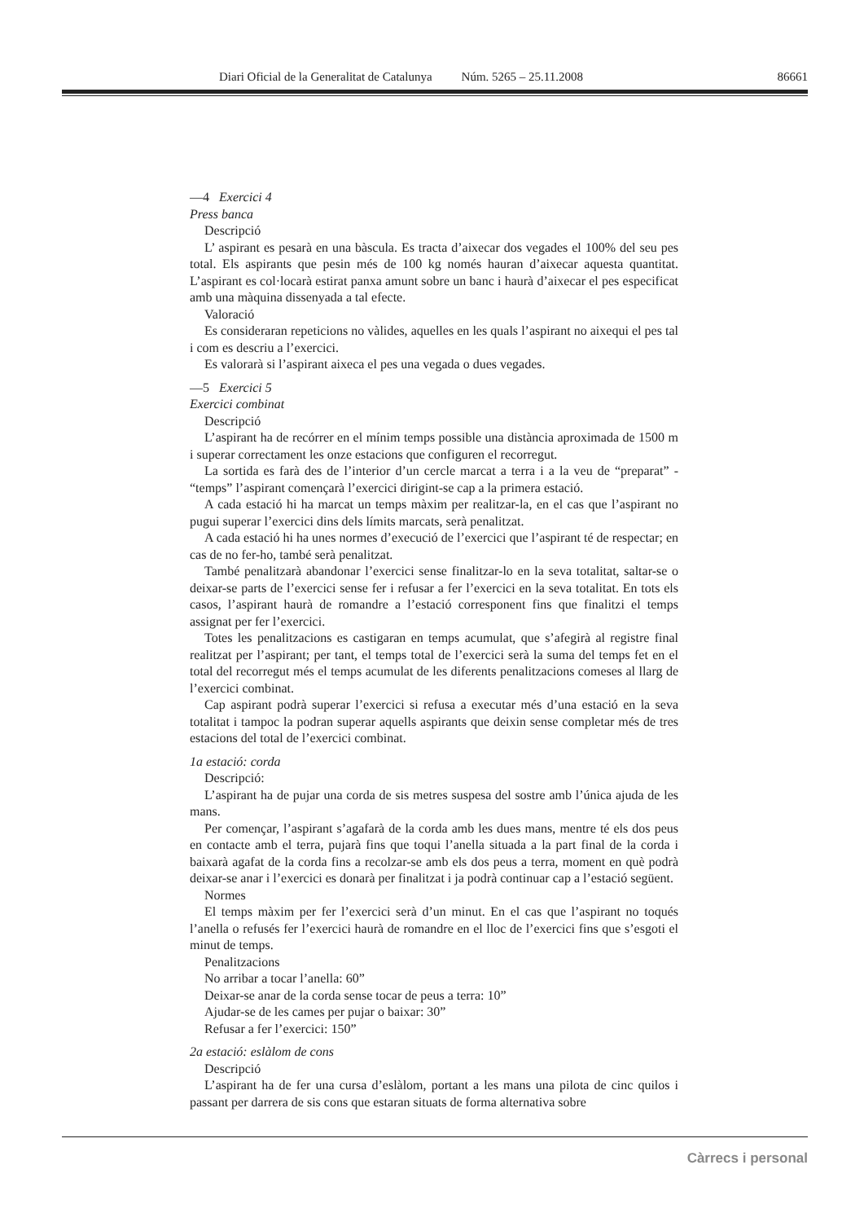Diari Oficial de la Generalitat de Catalunya Núm. 5265 – 25.11.2008 86661
—4 Exercici 4
Press banca
Descripció
L’ aspirant es pesarà en una bàscula. Es tracta d’aixecar dos vegades el 100% del seu pes total. Els aspirants que pesin més de 100 kg només hauran d’aixecar aquesta quantitat. L’aspirant es col·locarà estirat panxa amunt sobre un banc i haurà d’aixecar el pes especificat amb una màquina dissenyada a tal efecte.
Valoració
Es consideraran repeticions no vàlides, aquelles en les quals l’aspirant no aixequi el pes tal i com es descriu a l’exercici.
Es valorarà si l’aspirant aixeca el pes una vegada o dues vegades.
—5 Exercici 5
Exercici combinat
Descripció
L’aspirant ha de recórrer en el mínim temps possible una distància aproximada de 1500 m i superar correctament les onze estacions que configuren el recorregut.
La sortida es farà des de l’interior d’un cercle marcat a terra i a la veu de “preparat” - “temps” l’aspirant començarà l’exercici dirigint-se cap a la primera estació.
A cada estació hi ha marcat un temps màxim per realitzar-la, en el cas que l’aspirant no pugui superar l’exercici dins dels límits marcats, serà penalitzat.
A cada estació hi ha unes normes d’execució de l’exercici que l’aspirant té de respectar; en cas de no fer-ho, també serà penalitzat.
També penalitzarà abandonar l’exercici sense finalitzar-lo en la seva totalitat, saltar-se o deixar-se parts de l’exercici sense fer i refusar a fer l’exercici en la seva totalitat. En tots els casos, l’aspirant haurà de romandre a l’estació corresponent fins que finalitzi el temps assignat per fer l’exercici.
Totes les penalitzacions es castigaran en temps acumulat, que s’afegirà al registre final realitzat per l’aspirant; per tant, el temps total de l’exercici serà la suma del temps fet en el total del recorregut més el temps acumulat de les diferents penalitzacions comeses al llarg de l’exercici combinat.
Cap aspirant podrà superar l’exercici si refusa a executar més d’una estació en la seva totalitat i tampoc la podran superar aquells aspirants que deixin sense completar més de tres estacions del total de l’exercici combinat.
1a estació: corda
Descripció:
L’aspirant ha de pujar una corda de sis metres suspesa del sostre amb l’única ajuda de les mans.
Per començar, l’aspirant s’agafarà de la corda amb les dues mans, mentre té els dos peus en contacte amb el terra, pujarà fins que toqui l’anella situada a la part final de la corda i baixarà agafat de la corda fins a recolzar-se amb els dos peus a terra, moment en què podrà deixar-se anar i l’exercici es donarà per finalitzat i ja podrà continuar cap a l’estació següent.
Normes
El temps màxim per fer l’exercici serà d’un minut. En el cas que l’aspirant no toqués l’anella o refusés fer l’exercici haurà de romandre en el lloc de l’exercici fins que s’esgoti el minut de temps.
Penalitzacions
No arribar a tocar l’anella: 60”
Deixar-se anar de la corda sense tocar de peus a terra: 10”
Ajudar-se de les cames per pujar o baixar: 30”
Refusar a fer l’exercici: 150”
2a estació: eslàlom de cons
Descripció
L’aspirant ha de fer una cursa d’eslàlom, portant a les mans una pilota de cinc quilos i passant per darrera de sis cons que estaran situats de forma alternativa sobre
Càrrecs i personal